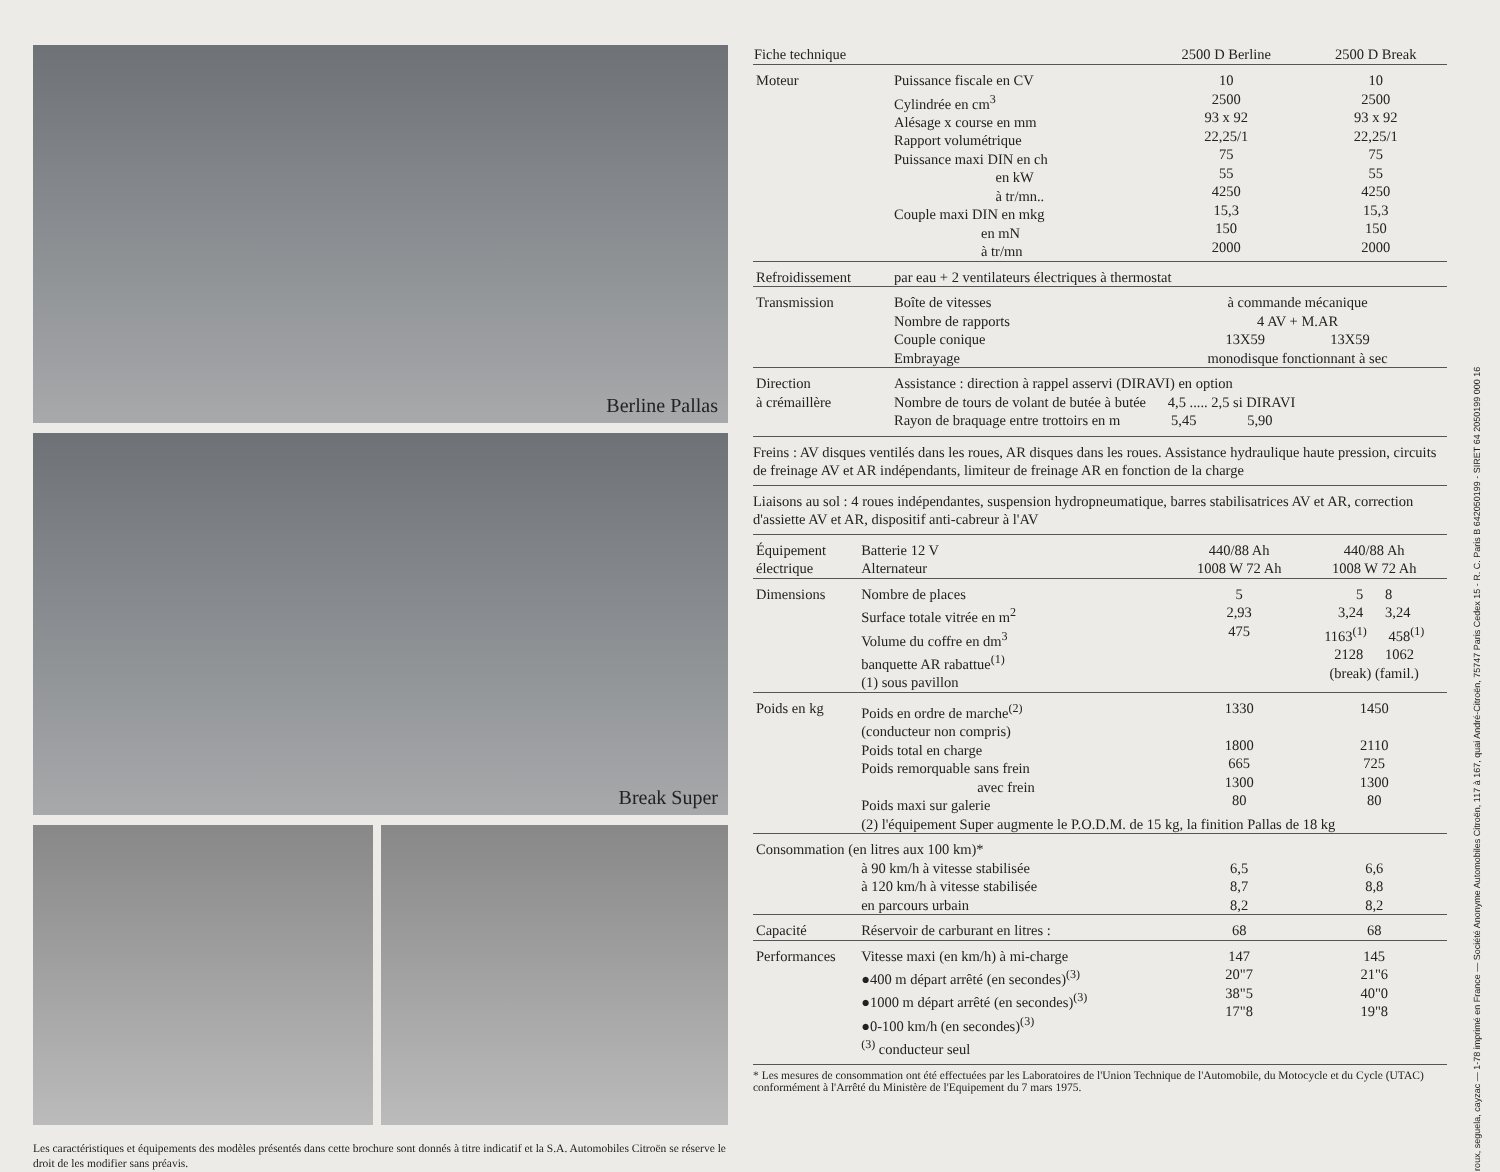Berline Pallas
Break Super
Les caractéristiques et équipements des modèles présentés dans cette brochure sont donnés à titre indicatif et la S.A. Automobiles Citroën se réserve le droit de les modifier sans préavis.
| Fiche technique | | 2500 D Berline | 2500 D Break |
| --- | --- | --- | --- |
| Moteur | Puissance fiscale en CV Cylindrée en cm<sup>3</sup> Alésage x course en mm Rapport volumétrique Puissance maxi DIN en ch en kW à tr/mn.. Couple maxi DIN en mkg en mN à tr/mn | 10 2500 93 x 92 22,25/1 75 55 4250 15,3 150 2000 | 10 2500 93 x 92 22,25/1 75 55 4250 15,3 150 2000 |
| Refroidissement | par eau + 2 ventilateurs électriques à thermostat | | |
| Transmission | Boîte de vitesses Nombre de rapports Couple conique Embrayage | à commande mécanique 4 AV + M.AR 13X59 13X59 monodisque fonctionnant à sec | |
| Direction à crémaillère | Assistance : direction à rappel asservi (DIRAVI) en option Nombre de tours de volant de butée à butée 4,5 ..... 2,5 si DIRAVI Rayon de braquage entre trottoirs en m 5,45 5,90 | | |
Freins : AV disques ventilés dans les roues, AR disques dans les roues. Assistance hydraulique haute pression, circuits de freinage AV et AR indépendants, limiteur de freinage AR en fonction de la charge
Liaisons au sol : 4 roues indépendantes, suspension hydropneumatique, barres stabilisatrices AV et AR, correction d'assiette AV et AR, dispositif anti-cabreur à l'AV
| Équipement électrique | Batterie 12 V Alternateur | 440/88 Ah 1008 W 72 Ah | 440/88 Ah 1008 W 72 Ah |
| Dimensions | Nombre de places Surface totale vitrée en m<sup>2</sup> Volume du coffre en dm<sup>3</sup> banquette AR rabattue<sup>(1)</sup> (1) sous pavillon | 5 2,93 475 | 5 8 3,24 3,24 1163<sup>(1)</sup> 458<sup>(1)</sup> 2128 1062 (break) (famil.) |
| Poids en kg | Poids en ordre de marche<sup>(2)</sup> (conducteur non compris) Poids total en charge Poids remorquable sans frein avec frein Poids maxi sur galerie | 1330 1800 665 1300 80 | 1450 2110 725 1300 80 |
| | (2) l'équipement Super augmente le P.O.D.M. de 15 kg, la finition Pallas de 18 kg | | |
| Consommation (en litres aux 100 km)* | | | |
| | à 90 km/h à vitesse stabilisée à 120 km/h à vitesse stabilisée en parcours urbain | 6,5 8,7 8,2 | 6,6 8,8 8,2 |
| Capacité | Réservoir de carburant en litres : | 68 | 68 |
| Performances | Vitesse maxi (en km/h) à mi-charge ●400 m départ arrêté (en secondes)<sup>(3)</sup> ●1000 m départ arrêté (en secondes)<sup>(3)</sup> ●0-100 km/h (en secondes)<sup>(3)</sup> <sup>(3)</sup> conducteur seul | 147 20"7 38"5 17"8 | 145 21"6 40"0 19"8 |
* Les mesures de consommation ont été effectuées par les Laboratoires de l'Union Technique de l'Automobile, du Motocycle et du Cycle (UTAC) conformément à l'Arrêté du Ministère de l'Equipement du 7 mars 1975.
roux, seguela, cayzac — 1-78 imprimé en France — Société Anonyme Automobiles Citroën, 117 à 167, quai André-Citroën, 75747 Paris Cedex 15 - R. C. Paris B 642050199 - SIRET 64 2050199 000 16